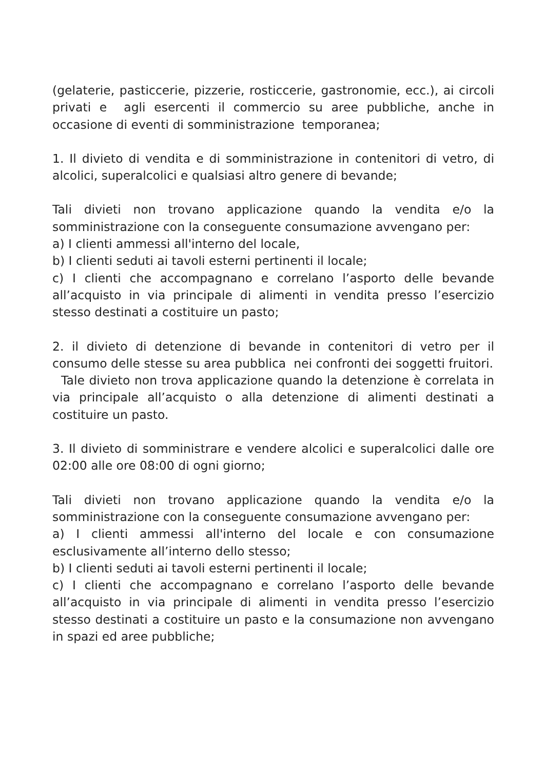(gelaterie, pasticcerie, pizzerie, rosticcerie, gastronomie, ecc.), ai circoli privati e agli esercenti il commercio su aree pubbliche, anche in occasione di eventi di somministrazione temporanea;
1. Il divieto di vendita e di somministrazione in contenitori di vetro, di alcolici, superalcolici e qualsiasi altro genere di bevande;
Tali divieti non trovano applicazione quando la vendita e/o la somministrazione con la conseguente consumazione avvengano per:
a) I clienti ammessi all'interno del locale,
b) I clienti seduti ai tavoli esterni pertinenti il locale;
c) I clienti che accompagnano e correlano l’asporto delle bevande all’acquisto in via principale di alimenti in vendita presso l’esercizio stesso destinati a costituire un pasto;
2. il divieto di detenzione di bevande in contenitori di vetro per il consumo delle stesse su area pubblica nei confronti dei soggetti fruitori.
Tale divieto non trova applicazione quando la detenzione è correlata in via principale all’acquisto o alla detenzione di alimenti destinati a costituire un pasto.
3. Il divieto di somministrare e vendere alcolici e superalcolici dalle ore 02:00 alle ore 08:00 di ogni giorno;
Tali divieti non trovano applicazione quando la vendita e/o la somministrazione con la conseguente consumazione avvengano per:
a) I clienti ammessi all'interno del locale e con consumazione esclusivamente all’interno dello stesso;
b) I clienti seduti ai tavoli esterni pertinenti il locale;
c) I clienti che accompagnano e correlano l’asporto delle bevande all’acquisto in via principale di alimenti in vendita presso l’esercizio stesso destinati a costituire un pasto e la consumazione non avvengano in spazi ed aree pubbliche;